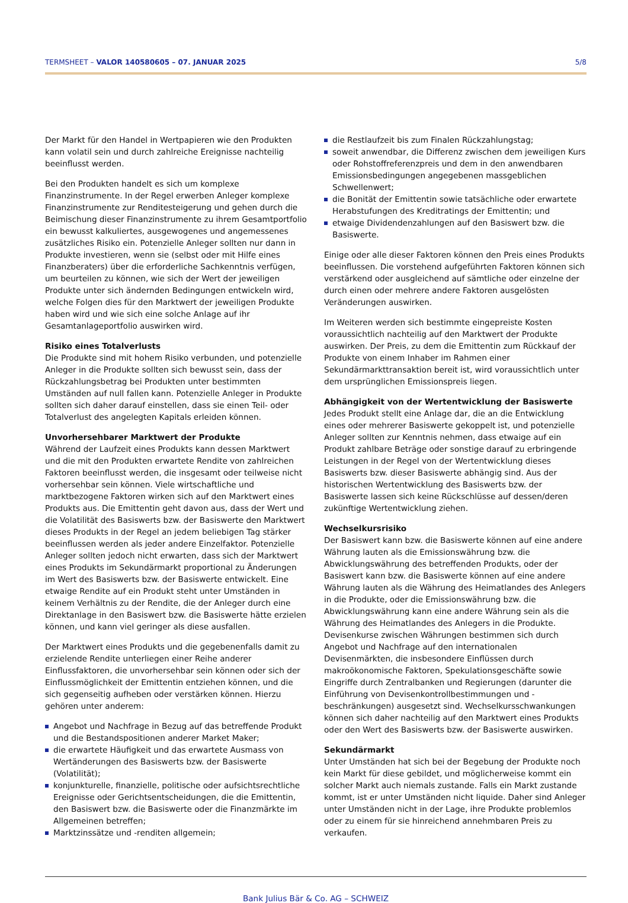TERMSHEET – VALOR 140580605 – 07. JANUAR 2025 5/8
Der Markt für den Handel in Wertpapieren wie den Produkten kann volatil sein und durch zahlreiche Ereignisse nachteilig beeinflusst werden.
Bei den Produkten handelt es sich um komplexe Finanzinstrumente. In der Regel erwerben Anleger komplexe Finanzinstrumente zur Renditesteigerung und gehen durch die Beimischung dieser Finanzinstrumente zu ihrem Gesamtportfolio ein bewusst kalkuliertes, ausgewogenes und angemessenes zusätzliches Risiko ein. Potenzielle Anleger sollten nur dann in Produkte investieren, wenn sie (selbst oder mit Hilfe eines Finanzberaters) über die erforderliche Sachkenntnis verfügen, um beurteilen zu können, wie sich der Wert der jeweiligen Produkte unter sich ändernden Bedingungen entwickeln wird, welche Folgen dies für den Marktwert der jeweiligen Produkte haben wird und wie sich eine solche Anlage auf ihr Gesamtanlageportfolio auswirken wird.
Risiko eines Totalverlusts
Die Produkte sind mit hohem Risiko verbunden, und potenzielle Anleger in die Produkte sollten sich bewusst sein, dass der Rückzahlungsbetrag bei Produkten unter bestimmten Umständen auf null fallen kann. Potenzielle Anleger in Produkte sollten sich daher darauf einstellen, dass sie einen Teil- oder Totalverlust des angelegten Kapitals erleiden können.
Unvorhersehbarer Marktwert der Produkte
Während der Laufzeit eines Produkts kann dessen Marktwert und die mit den Produkten erwartete Rendite von zahlreichen Faktoren beeinflusst werden, die insgesamt oder teilweise nicht vorhersehbar sein können. Viele wirtschaftliche und marktbezogene Faktoren wirken sich auf den Marktwert eines Produkts aus. Die Emittentin geht davon aus, dass der Wert und die Volatilität des Basiswerts bzw. der Basiswerte den Marktwert dieses Produkts in der Regel an jedem beliebigen Tag stärker beeinflussen werden als jeder andere Einzelfaktor. Potenzielle Anleger sollten jedoch nicht erwarten, dass sich der Marktwert eines Produkts im Sekundärmarkt proportional zu Änderungen im Wert des Basiswerts bzw. der Basiswerte entwickelt. Eine etwaige Rendite auf ein Produkt steht unter Umständen in keinem Verhältnis zu der Rendite, die der Anleger durch eine Direktanlage in den Basiswert bzw. die Basiswerte hätte erzielen können, und kann viel geringer als diese ausfallen.
Der Marktwert eines Produkts und die gegebenenfalls damit zu erzielende Rendite unterliegen einer Reihe anderer Einflussfaktoren, die unvorhersehbar sein können oder sich der Einflussmöglichkeit der Emittentin entziehen können, und die sich gegenseitig aufheben oder verstärken können. Hierzu gehören unter anderem:
Angebot und Nachfrage in Bezug auf das betreffende Produkt und die Bestandspositionen anderer Market Maker;
die erwartete Häufigkeit und das erwartete Ausmass von Wertänderungen des Basiswerts bzw. der Basiswerte (Volatilität);
konjunkturelle, finanzielle, politische oder aufsichtsrechtliche Ereignisse oder Gerichtsentscheidungen, die die Emittentin, den Basiswert bzw. die Basiswerte oder die Finanzmärkte im Allgemeinen betreffen;
Marktzinssätze und -renditen allgemein;
die Restlaufzeit bis zum Finalen Rückzahlungstag;
soweit anwendbar, die Differenz zwischen dem jeweiligen Kurs oder Rohstoffreferenzpreis und dem in den anwendbaren Emissionsbedingungen angegebenen massgeblichen Schwellenwert;
die Bonität der Emittentin sowie tatsächliche oder erwartete Herabstufungen des Kreditratings der Emittentin; und
etwaige Dividendenzahlungen auf den Basiswert bzw. die Basiswerte.
Einige oder alle dieser Faktoren können den Preis eines Produkts beeinflussen. Die vorstehend aufgeführten Faktoren können sich verstärkend oder ausgleichend auf sämtliche oder einzelne der durch einen oder mehrere andere Faktoren ausgelösten Veränderungen auswirken.
Im Weiteren werden sich bestimmte eingepreiste Kosten voraussichtlich nachteilig auf den Marktwert der Produkte auswirken. Der Preis, zu dem die Emittentin zum Rückkauf der Produkte von einem Inhaber im Rahmen einer Sekundärmarkttransaktion bereit ist, wird voraussichtlich unter dem ursprünglichen Emissionspreis liegen.
Abhängigkeit von der Wertentwicklung der Basiswerte
Jedes Produkt stellt eine Anlage dar, die an die Entwicklung eines oder mehrerer Basiswerte gekoppelt ist, und potenzielle Anleger sollten zur Kenntnis nehmen, dass etwaige auf ein Produkt zahlbare Beträge oder sonstige darauf zu erbringende Leistungen in der Regel von der Wertentwicklung dieses Basiswerts bzw. dieser Basiswerte abhängig sind. Aus der historischen Wertentwicklung des Basiswerts bzw. der Basiswerte lassen sich keine Rückschlüsse auf dessen/deren zukünftige Wertentwicklung ziehen.
Wechselkursrisiko
Der Basiswert kann bzw. die Basiswerte können auf eine andere Währung lauten als die Emissionswährung bzw. die Abwicklungswährung des betreffenden Produkts, oder der Basiswert kann bzw. die Basiswerte können auf eine andere Währung lauten als die Währung des Heimatlandes des Anlegers in die Produkte, oder die Emissionswährung bzw. die Abwicklungswährung kann eine andere Währung sein als die Währung des Heimatlandes des Anlegers in die Produkte. Devisenkurse zwischen Währungen bestimmen sich durch Angebot und Nachfrage auf den internationalen Devisenmärkten, die insbesondere Einflüssen durch makroökonomische Faktoren, Spekulationsgeschäfte sowie Eingriffe durch Zentralbanken und Regierungen (darunter die Einführung von Devisenkontrollbestimmungen und -beschränkungen) ausgesetzt sind. Wechselkursschwankungen können sich daher nachteilig auf den Marktwert eines Produkts oder den Wert des Basiswerts bzw. der Basiswerte auswirken.
Sekundärmarkt
Unter Umständen hat sich bei der Begebung der Produkte noch kein Markt für diese gebildet, und möglicherweise kommt ein solcher Markt auch niemals zustande. Falls ein Markt zustande kommt, ist er unter Umständen nicht liquide. Daher sind Anleger unter Umständen nicht in der Lage, ihre Produkte problemlos oder zu einem für sie hinreichend annehmbaren Preis zu verkaufen.
Bank Julius Bär & Co. AG – SCHWEIZ